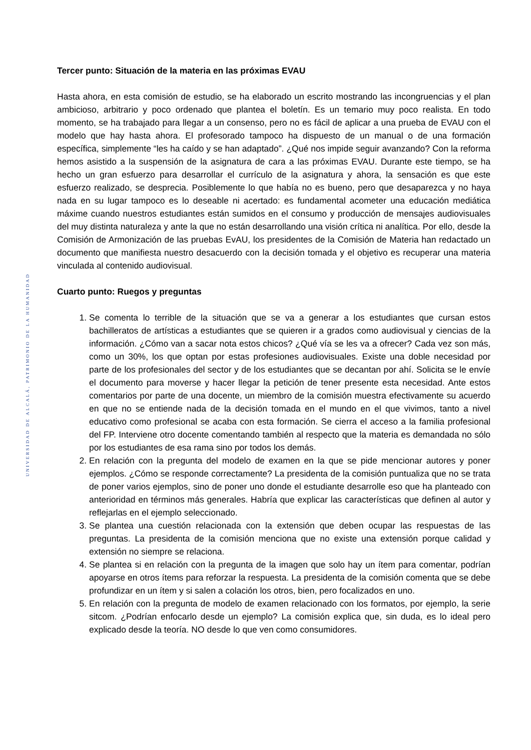UNIVERSIDAD DE ALCALÁ, PATRIMONIO DE LA HUMANIDAD
Tercer punto: Situación de la materia en las próximas EVAU
Hasta ahora, en esta comisión de estudio, se ha elaborado un escrito mostrando las incongruencias y el plan ambicioso, arbitrario y poco ordenado que plantea el boletín. Es un temario muy poco realista. En todo momento, se ha trabajado para llegar a un consenso, pero no es fácil de aplicar a una prueba de EVAU con el modelo que hay hasta ahora. El profesorado tampoco ha dispuesto de un manual o de una formación específica, simplemente “les ha caído y se han adaptado”. ¿Qué nos impide seguir avanzando? Con la reforma hemos asistido a la suspensión de la asignatura de cara a las próximas EVAU. Durante este tiempo, se ha hecho un gran esfuerzo para desarrollar el currículo de la asignatura y ahora, la sensación es que este esfuerzo realizado, se desprecia. Posiblemente lo que había no es bueno, pero que desaparezca y no haya nada en su lugar tampoco es lo deseable ni acertado: es fundamental acometer una educación mediática máxime cuando nuestros estudiantes están sumidos en el consumo y producción de mensajes audiovisuales del muy distinta naturaleza y ante la que no están desarrollando una visión crítica ni analítica. Por ello, desde la Comisión de Armonización de las pruebas EvAU, los presidentes de la Comisión de Materia han redactado un documento que manifiesta nuestro desacuerdo con la decisión tomada y el objetivo es recuperar una materia vinculada al contenido audiovisual.
Cuarto punto: Ruegos y preguntas
1. Se comenta lo terrible de la situación que se va a generar a los estudiantes que cursan estos bachilleratos de artísticas a estudiantes que se quieren ir a grados como audiovisual y ciencias de la información. ¿Cómo van a sacar nota estos chicos? ¿Qué vía se les va a ofrecer? Cada vez son más, como un 30%, los que optan por estas profesiones audiovisuales. Existe una doble necesidad por parte de los profesionales del sector y de los estudiantes que se decantan por ahí. Solicita se le envíe el documento para moverse y hacer llegar la petición de tener presente esta necesidad. Ante estos comentarios por parte de una docente, un miembro de la comisión muestra efectivamente su acuerdo en que no se entiende nada de la decisión tomada en el mundo en el que vivimos, tanto a nivel educativo como profesional se acaba con esta formación. Se cierra el acceso a la familia profesional del FP. Interviene otro docente comentando también al respecto que la materia es demandada no sólo por los estudiantes de esa rama sino por todos los demás.
2. En relación con la pregunta del modelo de examen en la que se pide mencionar autores y poner ejemplos. ¿Cómo se responde correctamente? La presidenta de la comisión puntualiza que no se trata de poner varios ejemplos, sino de poner uno donde el estudiante desarrolle eso que ha planteado con anterioridad en términos más generales. Habría que explicar las características que definen al autor y reflejarlas en el ejemplo seleccionado.
3. Se plantea una cuestión relacionada con la extensión que deben ocupar las respuestas de las preguntas. La presidenta de la comisión menciona que no existe una extensión porque calidad y extensión no siempre se relaciona.
4. Se plantea si en relación con la pregunta de la imagen que solo hay un ítem para comentar, podrían apoyarse en otros ítems para reforzar la respuesta. La presidenta de la comisión comenta que se debe profundizar en un ítem y si salen a colación los otros, bien, pero focalizados en uno.
5. En relación con la pregunta de modelo de examen relacionado con los formatos, por ejemplo, la serie sitcom. ¿Podrían enfocarlo desde un ejemplo? La comisión explica que, sin duda, es lo ideal pero explicado desde la teoría. NO desde lo que ven como consumidores.